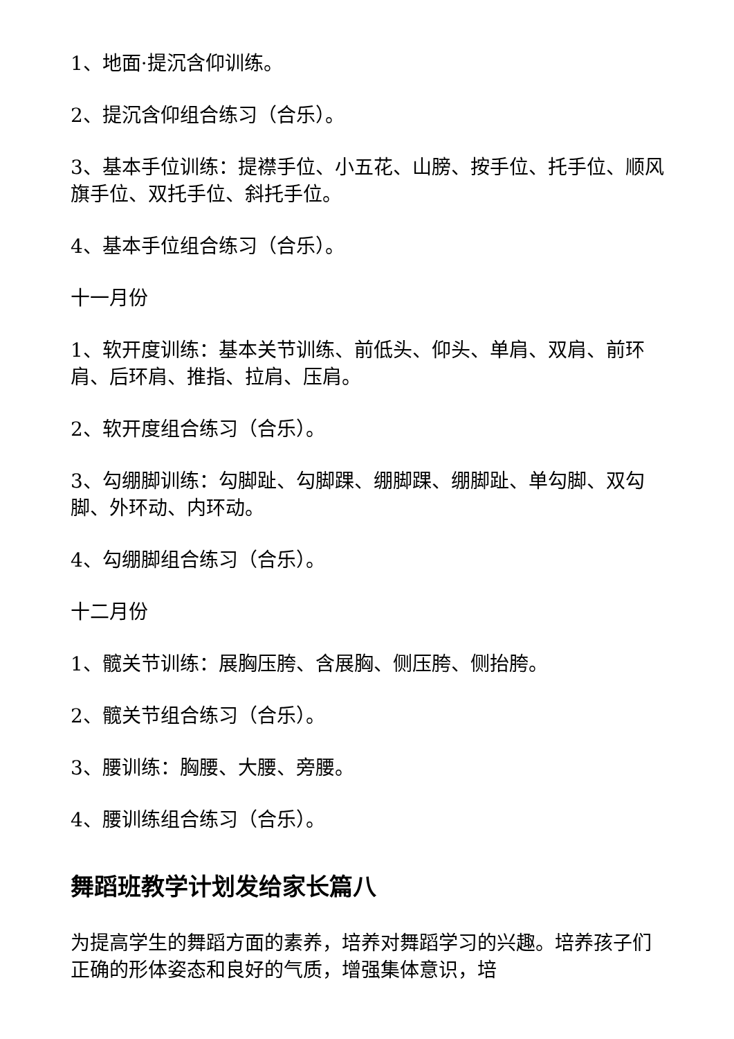1、地面·提沉含仰训练。
2、提沉含仰组合练习（合乐）。
3、基本手位训练：提襟手位、小五花、山膀、按手位、托手位、顺风旗手位、双托手位、斜托手位。
4、基本手位组合练习（合乐）。
十一月份
1、软开度训练：基本关节训练、前低头、仰头、单肩、双肩、前环肩、后环肩、推指、拉肩、压肩。
2、软开度组合练习（合乐）。
3、勾绷脚训练：勾脚趾、勾脚踝、绷脚踝、绷脚趾、单勾脚、双勾脚、外环动、内环动。
4、勾绷脚组合练习（合乐）。
十二月份
1、髋关节训练：展胸压胯、含展胸、侧压胯、侧抬胯。
2、髋关节组合练习（合乐）。
3、腰训练：胸腰、大腰、旁腰。
4、腰训练组合练习（合乐）。
舞蹈班教学计划发给家长篇八
为提高学生的舞蹈方面的素养，培养对舞蹈学习的兴趣。培养孩子们正确的形体姿态和良好的气质，增强集体意识，培